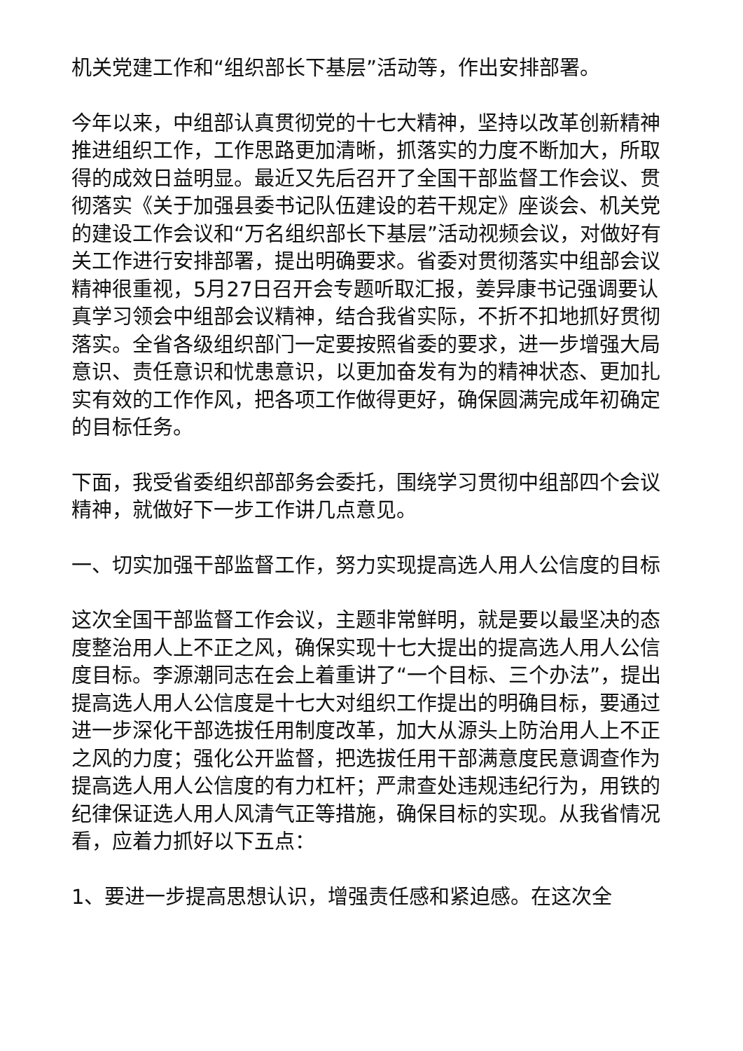机关党建工作和“组织部长下基层”活动等，作出安排部署。
今年以来，中组部认真贯彻党的十七大精神，坚持以改革创新精神推进组织工作，工作思路更加清晰，抓落实的力度不断加大，所取得的成效日益明显。最近又先后召开了全国干部监督工作会议、贯彻落实《关于加强县委书记队伍建设的若干规定》座谈会、机关党的建设工作会议和“万名组织部长下基层”活动视频会议，对做好有关工作进行安排部署，提出明确要求。省委对贯彻落实中组部会议精神很重视，5月27日召开会专题听取汇报，姜异康书记强调要认真学习领会中组部会议精神，结合我省实际，不折不扣地抓好贯彻落实。全省各级组织部门一定要按照省委的要求，进一步增强大局意识、责任意识和忧患意识，以更加奋发有为的精神状态、更加扎实有效的工作作风，把各项工作做得更好，确保圆满完成年初确定的目标任务。
下面，我受省委组织部部务会委托，围绕学习贯彻中组部四个会议精神，就做好下一步工作讲几点意见。
一、切实加强干部监督工作，努力实现提高选人用人公信度的目标
这次全国干部监督工作会议，主题非常鲜明，就是要以最坚决的态度整治用人上不正之风，确保实现十七大提出的提高选人用人公信度目标。李源潮同志在会上着重讲了“一个目标、三个办法”，提出提高选人用人公信度是十七大对组织工作提出的明确目标，要通过进一步深化干部选拔任用制度改革，加大从源头上防治用人上不正之风的力度；强化公开监督，把选拔任用干部满意度民意调查作为提高选人用人公信度的有力杠杆；严肃查处违规违纪行为，用铁的纪律保证选人用人风清气正等措施，确保目标的实现。从我省情况看，应着力抓好以下五点：
1、要进一步提高思想认识，增强责任感和紧迫感。在这次全